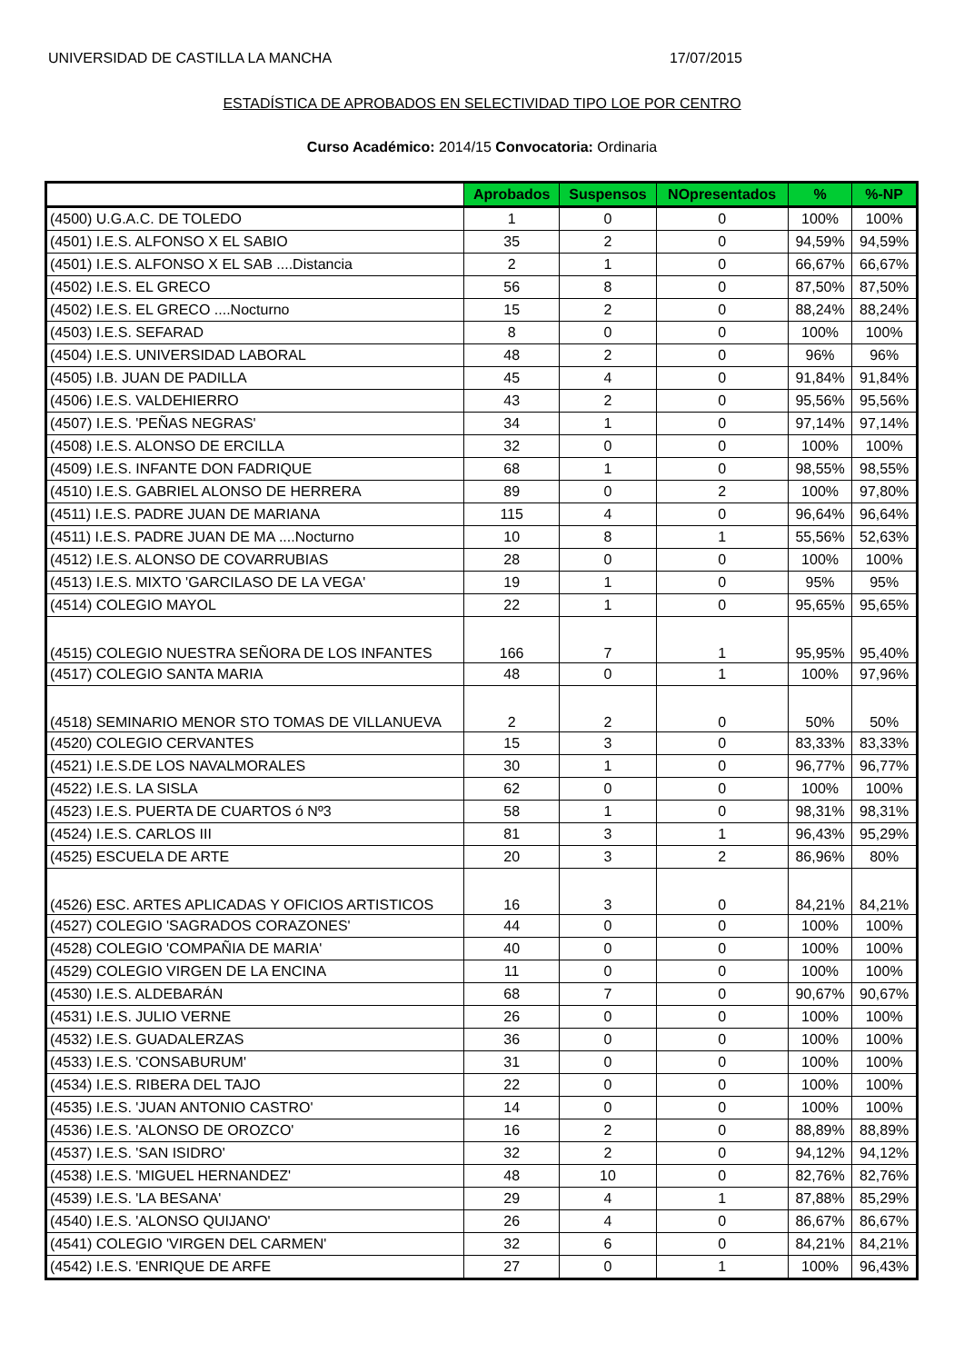UNIVERSIDAD DE CASTILLA LA MANCHA 17/07/2015
ESTADÍSTICA DE APROBADOS EN SELECTIVIDAD TIPO LOE POR CENTRO
Curso Académico: 2014/15 Convocatoria: Ordinaria
| | Aprobados | Suspensos | NOpresentados | % | %-NP |
| --- | --- | --- | --- | --- | --- |
| (4500) U.G.A.C. DE TOLEDO | 1 | 0 | 0 | 100% | 100% |
| (4501) I.E.S. ALFONSO X EL SABIO | 35 | 2 | 0 | 94,59% | 94,59% |
| (4501) I.E.S. ALFONSO X EL SAB ....Distancia | 2 | 1 | 0 | 66,67% | 66,67% |
| (4502) I.E.S. EL GRECO | 56 | 8 | 0 | 87,50% | 87,50% |
| (4502) I.E.S. EL GRECO ....Nocturno | 15 | 2 | 0 | 88,24% | 88,24% |
| (4503) I.E.S. SEFARAD | 8 | 0 | 0 | 100% | 100% |
| (4504) I.E.S. UNIVERSIDAD LABORAL | 48 | 2 | 0 | 96% | 96% |
| (4505) I.B. JUAN DE PADILLA | 45 | 4 | 0 | 91,84% | 91,84% |
| (4506) I.E.S. VALDEHIERRO | 43 | 2 | 0 | 95,56% | 95,56% |
| (4507) I.E.S. 'PEÑAS NEGRAS' | 34 | 1 | 0 | 97,14% | 97,14% |
| (4508) I.E.S. ALONSO DE ERCILLA | 32 | 0 | 0 | 100% | 100% |
| (4509) I.E.S. INFANTE DON FADRIQUE | 68 | 1 | 0 | 98,55% | 98,55% |
| (4510) I.E.S. GABRIEL ALONSO DE HERRERA | 89 | 0 | 2 | 100% | 97,80% |
| (4511) I.E.S. PADRE JUAN DE MARIANA | 115 | 4 | 0 | 96,64% | 96,64% |
| (4511) I.E.S. PADRE JUAN DE MA ....Nocturno | 10 | 8 | 1 | 55,56% | 52,63% |
| (4512) I.E.S. ALONSO DE COVARRUBIAS | 28 | 0 | 0 | 100% | 100% |
| (4513) I.E.S. MIXTO 'GARCILASO DE LA VEGA' | 19 | 1 | 0 | 95% | 95% |
| (4514) COLEGIO MAYOL | 22 | 1 | 0 | 95,65% | 95,65% |
| (4515) COLEGIO NUESTRA SEÑORA DE LOS INFANTES | 166 | 7 | 1 | 95,95% | 95,40% |
| (4517) COLEGIO SANTA MARIA | 48 | 0 | 1 | 100% | 97,96% |
| (4518) SEMINARIO MENOR STO TOMAS DE VILLANUEVA | 2 | 2 | 0 | 50% | 50% |
| (4520) COLEGIO CERVANTES | 15 | 3 | 0 | 83,33% | 83,33% |
| (4521) I.E.S.DE LOS NAVALMORALES | 30 | 1 | 0 | 96,77% | 96,77% |
| (4522) I.E.S. LA SISLA | 62 | 0 | 0 | 100% | 100% |
| (4523) I.E.S. PUERTA DE CUARTOS ó Nº3 | 58 | 1 | 0 | 98,31% | 98,31% |
| (4524) I.E.S. CARLOS III | 81 | 3 | 1 | 96,43% | 95,29% |
| (4525) ESCUELA DE ARTE | 20 | 3 | 2 | 86,96% | 80% |
| (4526) ESC. ARTES APLICADAS Y OFICIOS ARTISTICOS | 16 | 3 | 0 | 84,21% | 84,21% |
| (4527) COLEGIO 'SAGRADOS CORAZONES' | 44 | 0 | 0 | 100% | 100% |
| (4528) COLEGIO 'COMPAÑIA DE MARIA' | 40 | 0 | 0 | 100% | 100% |
| (4529) COLEGIO VIRGEN DE LA ENCINA | 11 | 0 | 0 | 100% | 100% |
| (4530) I.E.S. ALDEBARÁN | 68 | 7 | 0 | 90,67% | 90,67% |
| (4531) I.E.S. JULIO VERNE | 26 | 0 | 0 | 100% | 100% |
| (4532) I.E.S. GUADALERZAS | 36 | 0 | 0 | 100% | 100% |
| (4533) I.E.S. 'CONSABURUM' | 31 | 0 | 0 | 100% | 100% |
| (4534) I.E.S. RIBERA DEL TAJO | 22 | 0 | 0 | 100% | 100% |
| (4535) I.E.S. 'JUAN ANTONIO CASTRO' | 14 | 0 | 0 | 100% | 100% |
| (4536) I.E.S. 'ALONSO DE OROZCO' | 16 | 2 | 0 | 88,89% | 88,89% |
| (4537) I.E.S. 'SAN ISIDRO' | 32 | 2 | 0 | 94,12% | 94,12% |
| (4538) I.E.S. 'MIGUEL HERNANDEZ' | 48 | 10 | 0 | 82,76% | 82,76% |
| (4539) I.E.S. 'LA BESANA' | 29 | 4 | 1 | 87,88% | 85,29% |
| (4540) I.E.S. 'ALONSO QUIJANO' | 26 | 4 | 0 | 86,67% | 86,67% |
| (4541) COLEGIO 'VIRGEN DEL CARMEN' | 32 | 6 | 0 | 84,21% | 84,21% |
| (4542) I.E.S. 'ENRIQUE DE ARFE | 27 | 0 | 1 | 100% | 96,43% |